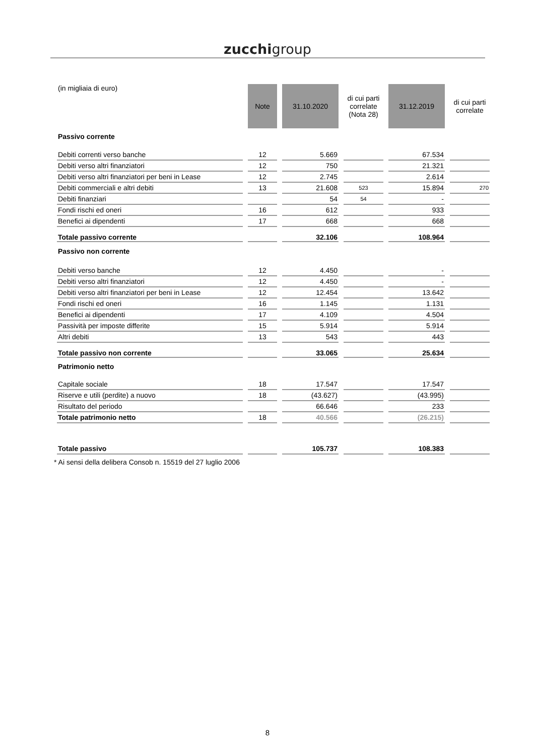zucchigroup
| (in migliaia di euro) | Note | 31.10.2020 | di cui parti correlate (Nota 28) | 31.12.2019 | di cui parti correlate |
| --- | --- | --- | --- | --- | --- |
| Passivo corrente | | | | | |
| Debiti correnti verso banche | 12 | 5.669 | | 67.534 | |
| Debiti verso altri finanziatori | 12 | 750 | | 21.321 | |
| Debiti verso altri finanziatori per beni in Lease | 12 | 2.745 | | 2.614 | |
| Debiti commerciali e altri debiti | 13 | 21.608 | 523 | 15.894 | 270 |
| Debiti finanziari | | 54 | 54 | - | |
| Fondi rischi ed oneri | 16 | 612 | | 933 | |
| Benefici ai dipendenti | 17 | 668 | | 668 | |
| Totale passivo corrente | | 32.106 | | 108.964 | |
| Passivo non corrente | | | | | |
| Debiti verso banche | 12 | 4.450 | | - | |
| Debiti verso altri finanziatori | 12 | 4.450 | | - | |
| Debiti verso altri finanziatori per beni in Lease | 12 | 12.454 | | 13.642 | |
| Fondi rischi ed oneri | 16 | 1.145 | | 1.131 | |
| Benefici ai dipendenti | 17 | 4.109 | | 4.504 | |
| Passività per imposte differite | 15 | 5.914 | | 5.914 | |
| Altri debiti | 13 | 543 | | 443 | |
| Totale passivo non corrente | | 33.065 | | 25.634 | |
| Patrimonio netto | | | | | |
| Capitale sociale | 18 | 17.547 | | 17.547 | |
| Riserve e utili (perdite) a nuovo | 18 | (43.627) | | (43.995) | |
| Risultato del periodo | | 66.646 | | 233 | |
| Totale patrimonio netto | 18 | 40.566 | | (26.215) | |
| Totale passivo | | 105.737 | | 108.383 | |
* Ai sensi della delibera Consob n. 15519 del 27 luglio 2006
8